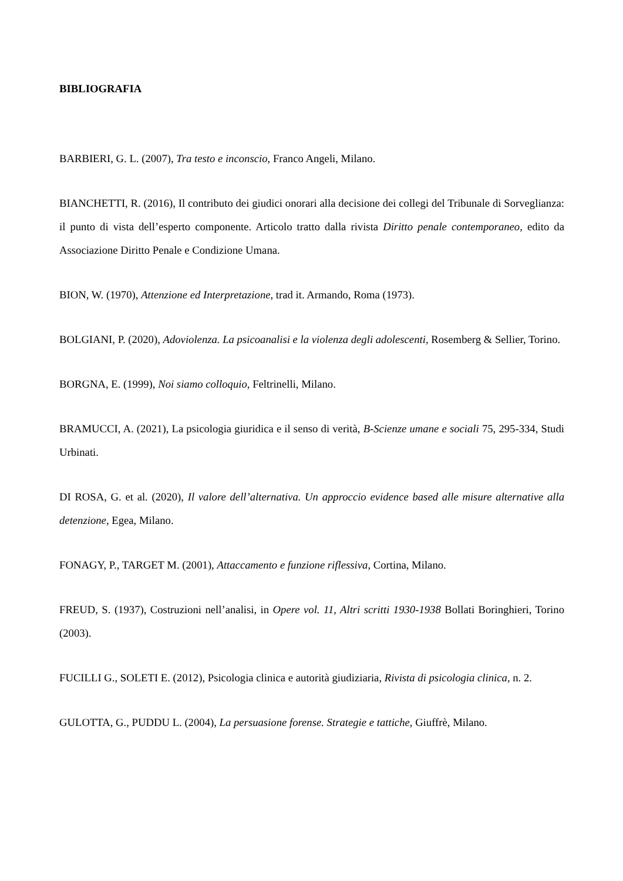BIBLIOGRAFIA
BARBIERI, G. L. (2007), Tra testo e inconscio, Franco Angeli, Milano.
BIANCHETTI, R. (2016), Il contributo dei giudici onorari alla decisione dei collegi del Tribunale di Sorveglianza: il punto di vista dell’esperto componente. Articolo tratto dalla rivista Diritto penale contemporaneo, edito da Associazione Diritto Penale e Condizione Umana.
BION, W. (1970), Attenzione ed Interpretazione, trad it. Armando, Roma (1973).
BOLGIANI, P. (2020), Adoviolenza. La psicoanalisi e la violenza degli adolescenti, Rosemberg & Sellier, Torino.
BORGNA, E. (1999), Noi siamo colloquio, Feltrinelli, Milano.
BRAMUCCI, A. (2021), La psicologia giuridica e il senso di verità, B-Scienze umane e sociali 75, 295-334, Studi Urbinati.
DI ROSA, G. et al. (2020), Il valore dell’alternativa. Un approccio evidence based alle misure alternative alla detenzione, Egea, Milano.
FONAGY, P., TARGET M. (2001), Attaccamento e funzione riflessiva, Cortina, Milano.
FREUD, S. (1937), Costruzioni nell’analisi, in Opere vol. 11, Altri scritti 1930-1938 Bollati Boringhieri, Torino (2003).
FUCILLI G., SOLETI E. (2012), Psicologia clinica e autorità giudiziaria, Rivista di psicologia clinica, n. 2.
GULOTTA, G., PUDDU L. (2004), La persuasione forense. Strategie e tattiche, Giuffrè, Milano.